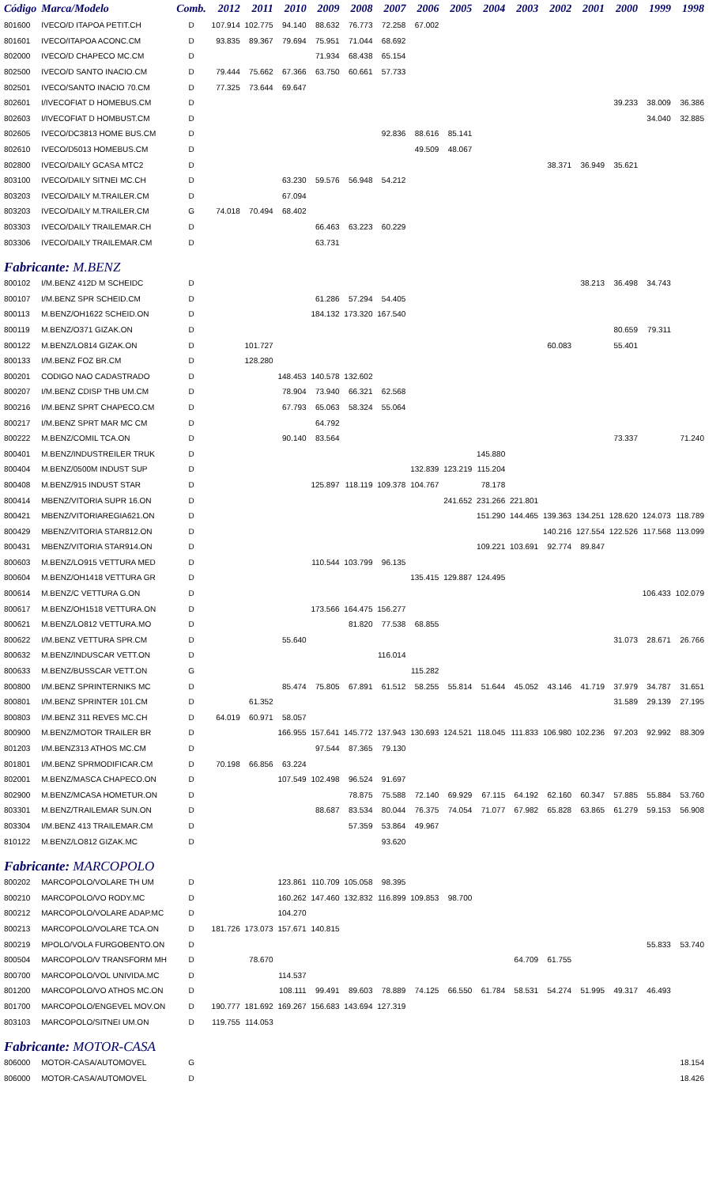| Código | Marca/Modelo | Comb. | 2012 | 2011 | 2010 | 2009 | 2008 | 2007 | 2006 | 2005 | 2004 | 2003 | 2002 | 2001 | 2000 | 1999 | 1998 |
| --- | --- | --- | --- | --- | --- | --- | --- | --- | --- | --- | --- | --- | --- | --- | --- | --- | --- |
| 801600 | IVECO/D ITAPOA PETIT.CH | D | 107.914 | 102.775 | 94.140 | 88.632 | 76.773 | 72.258 | 67.002 | | | | | | | | |
| 801601 | IVECO/ITAPOA ACONC.CM | D | 93.835 | 89.367 | 79.694 | 75.951 | 71.044 | 68.692 | | | | | | | | | |
| 802000 | IVECO/D CHAPECO MC.CM | D | | | | 71.934 | 68.438 | 65.154 | | | | | | | | | |
| 802500 | IVECO/D SANTO INACIO.CM | D | 79.444 | 75.662 | 67.366 | 63.750 | 60.661 | 57.733 | | | | | | | | | |
| 802501 | IVECO/SANTO INACIO 70.CM | D | 77.325 | 73.644 | 69.647 | | | | | | | | | | | | |
| 802601 | I/IVECOFIAT D HOMEBUS.CM | D | | | | | | | | | | | | | 39.233 | 38.009 | 36.386 |
| 802603 | I/IVECOFIAT D HOMBUST.CM | D | | | | | | | | | | | | | | 34.040 | 32.885 |
| 802605 | IVECO/DC3813 HOME BUS.CM | D | | | | | | 92.836 | 88.616 | 85.141 | | | | | | | |
| 802610 | IVECO/D5013 HOMEBUS.CM | D | | | | | | | 49.509 | 48.067 | | | | | | | |
| 802800 | IVECO/DAILY GCASA MTC2 | D | | | | | | | | | | | 38.371 | 36.949 | 35.621 | | |
| 803100 | IVECO/DAILY SITNEI MC.CH | D | | | 63.230 | 59.576 | 56.948 | 54.212 | | | | | | | | | |
| 803203 | IVECO/DAILY M.TRAILER.CM | D | | | 67.094 | | | | | | | | | | | | |
| 803203 | IVECO/DAILY M.TRAILER.CM | G | 74.018 | 70.494 | 68.402 | | | | | | | | | | | | |
| 803303 | IVECO/DAILY TRAILEMAR.CH | D | | | | 66.463 | 63.223 | 60.229 | | | | | | | | | |
| 803306 | IVECO/DAILY TRAILEMAR.CM | D | | | | 63.731 | | | | | | | | | | | |
| Fabricante: M.BENZ | | | | | | | | | | | | | | | | | |
| 800102 | I/M.BENZ 412D M SCHEIDC | D | | | | | | | | | | | | 38.213 | 36.498 | 34.743 | |
| 800107 | I/M.BENZ SPR SCHEID.CM | D | | | | 61.286 | 57.294 | 54.405 | | | | | | | | | |
| 800113 | M.BENZ/OH1622 SCHEID.ON | D | | | | 184.132 | 173.320 | 167.540 | | | | | | | | | |
| 800119 | M.BENZ/O371 GIZAK.ON | D | | | | | | | | | | | | | 80.659 | 79.311 | |
| 800122 | M.BENZ/LO814 GIZAK.ON | D | | 101.727 | | | | | | | | | 60.083 | | 55.401 | | |
| 800133 | I/M.BENZ FOZ BR.CM | D | | 128.280 | | | | | | | | | | | | | |
| 800201 | CODIGO NAO CADASTRADO | D | | | 148.453 | 140.578 | 132.602 | | | | | | | | | | |
| 800207 | I/M.BENZ CDISP THB UM.CM | D | | | 78.904 | 73.940 | 66.321 | 62.568 | | | | | | | | | |
| 800216 | I/M.BENZ SPRT CHAPECO.CM | D | | | 67.793 | 65.063 | 58.324 | 55.064 | | | | | | | | | |
| 800217 | I/M.BENZ SPRT MAR MC CM | D | | | | 64.792 | | | | | | | | | | | |
| 800222 | M.BENZ/COMIL TCA.ON | D | | | 90.140 | 83.564 | | | | | | | | | 73.337 | | 71.240 |
| 800401 | M.BENZ/INDUSTREILER TRUK | D | | | | | | | | | 145.880 | | | | | | |
| 800404 | M.BENZ/0500M INDUST SUP | D | | | | | | | 132.839 | 123.219 | 115.204 | | | | | | |
| 800408 | M.BENZ/915 INDUST STAR | D | | | | 125.897 | 118.119 | 109.378 | 104.767 | | 78.178 | | | | | | |
| 800414 | MBENZ/VITORIA SUPR 16.ON | D | | | | | | | | 241.652 | 231.266 | 221.801 | | | | | |
| 800421 | MBENZ/VITORIAREGIA621.ON | D | | | | | | | | | 151.290 | 144.465 | 139.363 | 134.251 | 128.620 | 124.073 | 118.789 |
| 800429 | MBENZ/VITORIA STAR812.ON | D | | | | | | | | | | | 140.216 | 127.554 | 122.526 | 117.568 | 113.099 |
| 800431 | MBENZ/VITORIA STAR914.ON | D | | | | | | | | | 109.221 | 103.691 | 92.774 | 89.847 | | | |
| 800603 | M.BENZ/LO915 VETTURA MED | D | | | | 110.544 | 103.799 | 96.135 | | | | | | | | | |
| 800604 | M.BENZ/OH1418 VETTURA GR | D | | | | | | | 135.415 | 129.887 | 124.495 | | | | | | |
| 800614 | M.BENZ/C VETTURA G.ON | D | | | | | | | | | | | | | | 106.433 | 102.079 |
| 800617 | M.BENZ/OH1518 VETTURA.ON | D | | | | 173.566 | 164.475 | 156.277 | | | | | | | | | |
| 800621 | M.BENZ/LO812 VETTURA.MO | D | | | | | 81.820 | 77.538 | 68.855 | | | | | | | | |
| 800622 | I/M.BENZ VETTURA SPR.CM | D | | | 55.640 | | | | | | | | | | 31.073 | 28.671 | 26.766 |
| 800632 | M.BENZ/INDUSCAR VETT.ON | D | | | | | | 116.014 | | | | | | | | | |
| 800633 | M.BENZ/BUSSCAR VETT.ON | G | | | | | | | 115.282 | | | | | | | | |
| 800800 | I/M.BENZ SPRINTERNIKS MC | D | | | 85.474 | 75.805 | 67.891 | 61.512 | 58.255 | 55.814 | 51.644 | 45.052 | 43.146 | 41.719 | 37.979 | 34.787 | 31.651 |
| 800801 | I/M.BENZ SPRINTER 101.CM | D | | 61.352 | | | | | | | | | | | 31.589 | 29.139 | 27.195 |
| 800803 | I/M.BENZ 311 REVES MC.CH | D | 64.019 | 60.971 | 58.057 | | | | | | | | | | | | |
| 800900 | M.BENZ/MOTOR TRAILER BR | D | | | 166.955 | 157.641 | 145.772 | 137.943 | 130.693 | 124.521 | 118.045 | 111.833 | 106.980 | 102.236 | 97.203 | 92.992 | 88.309 |
| 801203 | I/M.BENZ313 ATHOS MC.CM | D | | | | 97.544 | 87.365 | 79.130 | | | | | | | | | |
| 801801 | I/M.BENZ SPRMODIFICAR.CM | D | 70.198 | 66.856 | 63.224 | | | | | | | | | | | | |
| 802001 | M.BENZ/MASCA CHAPECO.ON | D | | | 107.549 | 102.498 | 96.524 | 91.697 | | | | | | | | | |
| 802900 | M.BENZ/MCASA HOMETUR.ON | D | | | | | 78.875 | 75.588 | 72.140 | 69.929 | 67.115 | 64.192 | 62.160 | 60.347 | 57.885 | 55.884 | 53.760 |
| 803301 | M.BENZ/TRAILEMAR SUN.ON | D | | | | 88.687 | 83.534 | 80.044 | 76.375 | 74.054 | 71.077 | 67.982 | 65.828 | 63.865 | 61.279 | 59.153 | 56.908 |
| 803304 | I/M.BENZ 413 TRAILEMAR.CM | D | | | | | 57.359 | 53.864 | 49.967 | | | | | | | | |
| 810122 | M.BENZ/LO812 GIZAK.MC | D | | | | | | 93.620 | | | | | | | | | |
| Fabricante: MARCOPOLO | | | | | | | | | | | | | | | | | |
| 800202 | MARCOPOLO/VOLARE TH UM | D | | | 123.861 | 110.709 | 105.058 | 98.395 | | | | | | | | | |
| 800210 | MARCOPOLO/VO RODY.MC | D | | | 160.262 | 147.460 | 132.832 | 116.899 | 109.853 | 98.700 | | | | | | | |
| 800212 | MARCOPOLO/VOLARE ADAP.MC | D | | | 104.270 | | | | | | | | | | | | |
| 800213 | MARCOPOLO/VOLARE TCA.ON | D | 181.726 | 173.073 | 157.671 | 140.815 | | | | | | | | | | | |
| 800219 | MPOLO/VOLA FURGOBENTO.ON | D | | | | | | | | | | | | | | 55.833 | 53.740 |
| 800504 | MARCOPOLO/V TRANSFORM MH | D | | 78.670 | | | | | | | | 64.709 | 61.755 | | | | |
| 800700 | MARCOPOLO/VOL UNIVIDA.MC | D | | | 114.537 | | | | | | | | | | | | |
| 801200 | MARCOPOLO/VO ATHOS MC.ON | D | | | 108.111 | 99.491 | 89.603 | 78.889 | 74.125 | 66.550 | 61.784 | 58.531 | 54.274 | 51.995 | 49.317 | 46.493 | |
| 801700 | MARCOPOLO/ENGEVEL MOV.ON | D | 190.777 | 181.692 | 169.267 | 156.683 | 143.694 | 127.319 | | | | | | | | | |
| 803103 | MARCOPOLO/SITNEI UM.ON | D | 119.755 | 114.053 | | | | | | | | | | | | | |
| Fabricante: MOTOR-CASA | | | | | | | | | | | | | | | | | |
| 806000 | MOTOR-CASA/AUTOMOVEL | G | | | | | | | | | | | | | | | 18.154 |
| 806000 | MOTOR-CASA/AUTOMOVEL | D | | | | | | | | | | | | | | | 18.426 |